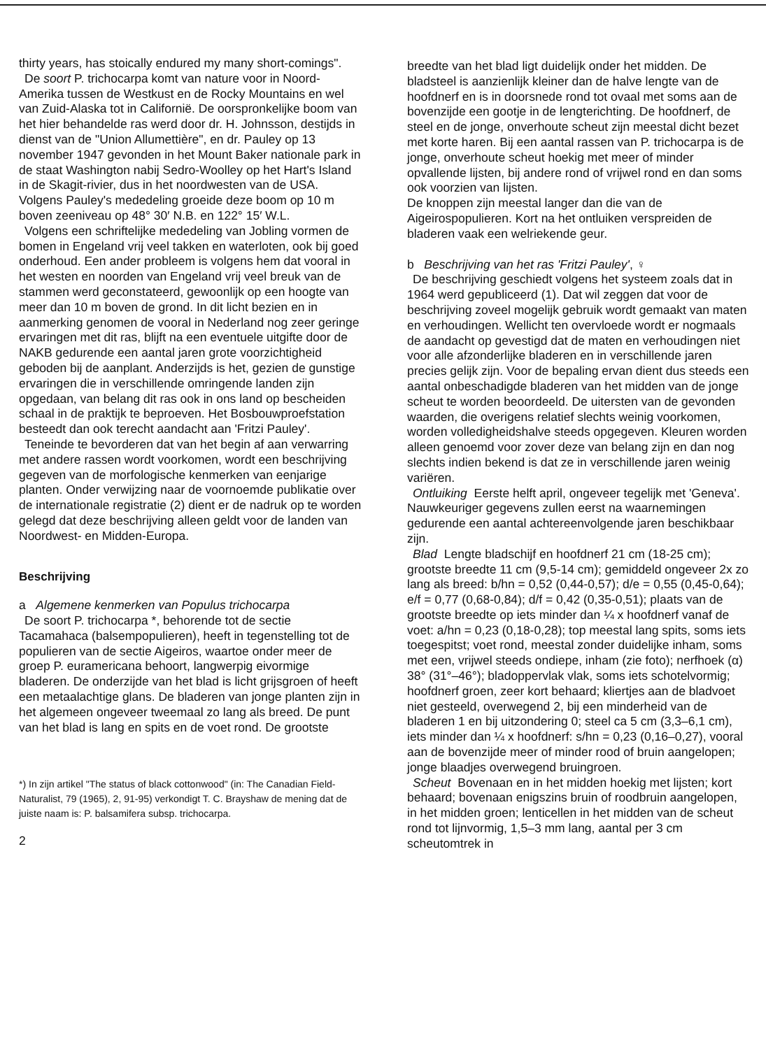thirty years, has stoically endured my many short-comings".
De soort P. trichocarpa komt van nature voor in Noord-Amerika tussen de Westkust en de Rocky Mountains en wel van Zuid-Alaska tot in Californië. De oorspronkelijke boom van het hier behandelde ras werd door dr. H. Johnsson, destijds in dienst van de "Union Allumettière", en dr. Pauley op 13 november 1947 gevonden in het Mount Baker nationale park in de staat Washington nabij Sedro-Woolley op het Hart's Island in de Skagit-rivier, dus in het noordwesten van de USA. Volgens Pauley's mededeling groeide deze boom op 10 m boven zeeniveau op 48° 30′ N.B. en 122° 15′ W.L.
Volgens een schriftelijke mededeling van Jobling vormen de bomen in Engeland vrij veel takken en waterloten, ook bij goed onderhoud. Een ander probleem is volgens hem dat vooral in het westen en noorden van Engeland vrij veel breuk van de stammen werd geconstateerd, gewoonlijk op een hoogte van meer dan 10 m boven de grond. In dit licht bezien en in aanmerking genomen de vooral in Nederland nog zeer geringe ervaringen met dit ras, blijft na een eventuele uitgifte door de NAKB gedurende een aantal jaren grote voorzichtigheid geboden bij de aanplant. Anderzijds is het, gezien de gunstige ervaringen die in verschillende omringende landen zijn opgedaan, van belang dit ras ook in ons land op bescheiden schaal in de praktijk te beproeven. Het Bosbouwproefstation besteedt dan ook terecht aandacht aan 'Fritzi Pauley'.
Teneinde te bevorderen dat van het begin af aan verwarring met andere rassen wordt voorkomen, wordt een beschrijving gegeven van de morfologische kenmerken van eenjarige planten. Onder verwijzing naar de voornoemde publikatie over de internationale registratie (2) dient er de nadruk op te worden gelegd dat deze beschrijving alleen geldt voor de landen van Noordwest- en Midden-Europa.
Beschrijving
a Algemene kenmerken van Populus trichocarpa
De soort P. trichocarpa *, behorende tot de sectie Tacamahaca (balsempopulieren), heeft in tegenstelling tot de populieren van de sectie Aigeiros, waartoe onder meer de groep P. euramericana behoort, langwerpig eivormige bladeren. De onderzijde van het blad is licht grijsgroen of heeft een metaalachtige glans. De bladeren van jonge planten zijn in het algemeen ongeveer tweemaal zo lang als breed. De punt van het blad is lang en spits en de voet rond. De grootste
*) In zijn artikel "The status of black cottonwood" (in: The Canadian Field-Naturalist, 79 (1965), 2, 91-95) verkondigt T. C. Brayshaw de mening dat de juiste naam is: P. balsamifera subsp. trichocarpa.
2
breedte van het blad ligt duidelijk onder het midden. De bladsteel is aanzienlijk kleiner dan de halve lengte van de hoofdnerf en is in doorsnede rond tot ovaal met soms aan de bovenzijde een gootje in de lengterichting. De hoofdnerf, de steel en de jonge, onverhoute scheut zijn meestal dicht bezet met korte haren. Bij een aantal rassen van P. trichocarpa is de jonge, onverhoute scheut hoekig met meer of minder opvallende lijsten, bij andere rond of vrijwel rond en dan soms ook voorzien van lijsten.
De knoppen zijn meestal langer dan die van de Aigeirospopulieren. Kort na het ontluiken verspreiden de bladeren vaak een welriekende geur.
b Beschrijving van het ras 'Fritzi Pauley', ♀
De beschrijving geschiedt volgens het systeem zoals dat in 1964 werd gepubliceerd (1). Dat wil zeggen dat voor de beschrijving zoveel mogelijk gebruik wordt gemaakt van maten en verhoudingen. Wellicht ten overvloede wordt er nogmaals de aandacht op gevestigd dat de maten en verhoudingen niet voor alle afzonderlijke bladeren en in verschillende jaren precies gelijk zijn. Voor de bepaling ervan dient dus steeds een aantal onbeschadigde bladeren van het midden van de jonge scheut te worden beoordeeld. De uitersten van de gevonden waarden, die overigens relatief slechts weinig voorkomen, worden volledigheidshalve steeds opgegeven. Kleuren worden alleen genoemd voor zover deze van belang zijn en dan nog slechts indien bekend is dat ze in verschillende jaren weinig variëren.
Ontluiking Eerste helft april, ongeveer tegelijk met 'Geneva'. Nauwkeuriger gegevens zullen eerst na waarnemingen gedurende een aantal achtereenvolgende jaren beschikbaar zijn.
Blad Lengte bladschijf en hoofdnerf 21 cm (18-25 cm); grootste breedte 11 cm (9,5-14 cm); gemiddeld ongeveer 2x zo lang als breed: b/hn = 0,52 (0,44-0,57); d/e = 0,55 (0,45-0,64); e/f = 0,77 (0,68-0,84); d/f = 0,42 (0,35-0,51); plaats van de grootste breedte op iets minder dan ¼ x hoofdnerf vanaf de voet: a/hn = 0,23 (0,18-0,28); top meestal lang spits, soms iets toegespitst; voet rond, meestal zonder duidelijke inham, soms met een, vrijwel steeds ondiepe, inham (zie foto); nerfhoek (α) 38° (31°–46°); bladoppervlak vlak, soms iets schotelvormig; hoofdnerf groen, zeer kort behaard; kliertjes aan de bladvoet niet gesteeld, overwegend 2, bij een minderheid van de bladeren 1 en bij uitzondering 0; steel ca 5 cm (3,3–6,1 cm), iets minder dan ¼ x hoofdnerf: s/hn = 0,23 (0,16–0,27), vooral aan de bovenzijde meer of minder rood of bruin aangelopen; jonge blaadjes overwegend bruingroen.
Scheut Bovenaan en in het midden hoekig met lijsten; kort behaard; bovenaan enigszins bruin of roodbruin aangelopen, in het midden groen; lenticellen in het midden van de scheut rond tot lijnvormig, 1,5–3 mm lang, aantal per 3 cm scheutomtrek in